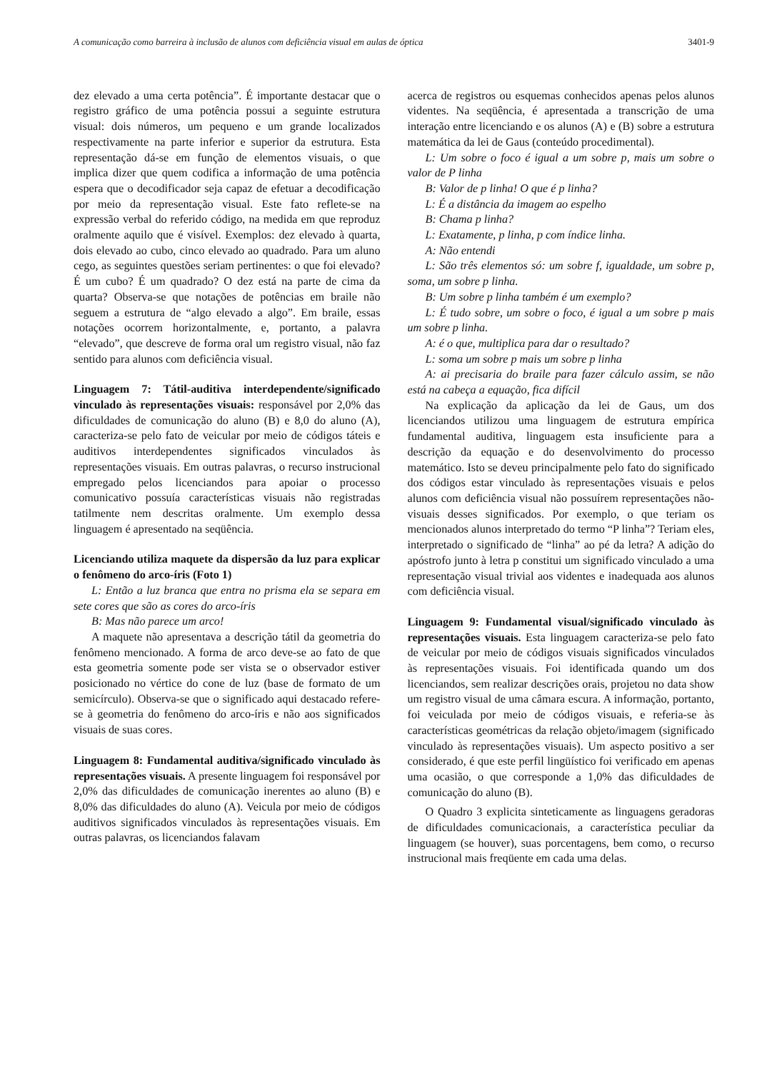A comunicação como barreira à inclusão de alunos com deficiência visual em aulas de óptica 3401-9
dez elevado a uma certa potência”. É importante destacar que o registro gráfico de uma potência possui a seguinte estrutura visual: dois números, um pequeno e um grande localizados respectivamente na parte inferior e superior da estrutura. Esta representação dá-se em função de elementos visuais, o que implica dizer que quem codifica a informação de uma potência espera que o decodificador seja capaz de efetuar a decodificação por meio da representação visual. Este fato reflete-se na expressão verbal do referido código, na medida em que reproduz oralmente aquilo que é visível. Exemplos: dez elevado à quarta, dois elevado ao cubo, cinco elevado ao quadrado. Para um aluno cego, as seguintes questões seriam pertinentes: o que foi elevado? É um cubo? É um quadrado? O dez está na parte de cima da quarta? Observa-se que notações de potências em braile não seguem a estrutura de “algo elevado a algo”. Em braile, essas notações ocorrem horizontalmente, e, portanto, a palavra “elevado”, que descreve de forma oral um registro visual, não faz sentido para alunos com deficiência visual.
Linguagem 7: Tátil-auditiva interdependente/significado vinculado às representações visuais: responsável por 2,0% das dificuldades de comunicação do aluno (B) e 8,0 do aluno (A), caracteriza-se pelo fato de veicular por meio de códigos táteis e auditivos interdependentes significados vinculados às representações visuais. Em outras palavras, o recurso instrucional empregado pelos licenciandos para apoiar o processo comunicativo possuía características visuais não registradas tatilmente nem descritas oralmente. Um exemplo dessa linguagem é apresentado na seqüência.
Licenciando utiliza maquete da dispersão da luz para explicar o fenômeno do arco-íris (Foto 1)
L: Então a luz branca que entra no prisma ela se separa em sete cores que são as cores do arco-íris
B: Mas não parece um arco!
A maquete não apresentava a descrição tátil da geometria do fenômeno mencionado. A forma de arco deve-se ao fato de que esta geometria somente pode ser vista se o observador estiver posicionado no vértice do cone de luz (base de formato de um semicírculo). Observa-se que o significado aqui destacado refere-se à geometria do fenômeno do arco-íris e não aos significados visuais de suas cores.
Linguagem 8: Fundamental auditiva/significado vinculado às representações visuais. A presente linguagem foi responsável por 2,0% das dificuldades de comunicação inerentes ao aluno (B) e 8,0% das dificuldades do aluno (A). Veicula por meio de códigos auditivos significados vinculados às representações visuais. Em outras palavras, os licenciandos falavam
acerca de registros ou esquemas conhecidos apenas pelos alunos videntes. Na seqüência, é apresentada a transcrição de uma interação entre licenciando e os alunos (A) e (B) sobre a estrutura matemática da lei de Gaus (conteúdo procedimental).
L: Um sobre o foco é igual a um sobre p, mais um sobre o valor de P linha
B: Valor de p linha! O que é p linha?
L: É a distância da imagem ao espelho
B: Chama p linha?
L: Exatamente, p linha, p com índice linha.
A: Não entendi
L: São três elementos só: um sobre f, igualdade, um sobre p, soma, um sobre p linha.
B: Um sobre p linha também é um exemplo?
L: É tudo sobre, um sobre o foco, é igual a um sobre p mais um sobre p linha.
A: é o que, multiplica para dar o resultado?
L: soma um sobre p mais um sobre p linha
A: ai precisaria do braile para fazer cálculo assim, se não está na cabeça a equação, fica difícil
Na explicação da aplicação da lei de Gaus, um dos licenciandos utilizou uma linguagem de estrutura empírica fundamental auditiva, linguagem esta insuficiente para a descrição da equação e do desenvolvimento do processo matemático. Isto se deveu principalmente pelo fato do significado dos códigos estar vinculado às representações visuais e pelos alunos com deficiência visual não possuírem representações não-visuais desses significados. Por exemplo, o que teriam os mencionados alunos interpretado do termo “P linha”? Teriam eles, interpretado o significado de “linha” ao pé da letra? A adição do apóstrofo junto à letra p constitui um significado vinculado a uma representação visual trivial aos videntes e inadequada aos alunos com deficiência visual.
Linguagem 9: Fundamental visual/significado vinculado às representações visuais. Esta linguagem caracteriza-se pelo fato de veicular por meio de códigos visuais significados vinculados às representações visuais. Foi identificada quando um dos licenciandos, sem realizar descrições orais, projetou no data show um registro visual de uma câmara escura. A informação, portanto, foi veiculada por meio de códigos visuais, e referia-se às características geométricas da relação objeto/imagem (significado vinculado às representações visuais). Um aspecto positivo a ser considerado, é que este perfil lingüístico foi verificado em apenas uma ocasião, o que corresponde a 1,0% das dificuldades de comunicação do aluno (B).
O Quadro 3 explicita sinteticamente as linguagens geradoras de dificuldades comunicacionais, a característica peculiar da linguagem (se houver), suas porcentagens, bem como, o recurso instrucional mais freqüente em cada uma delas.